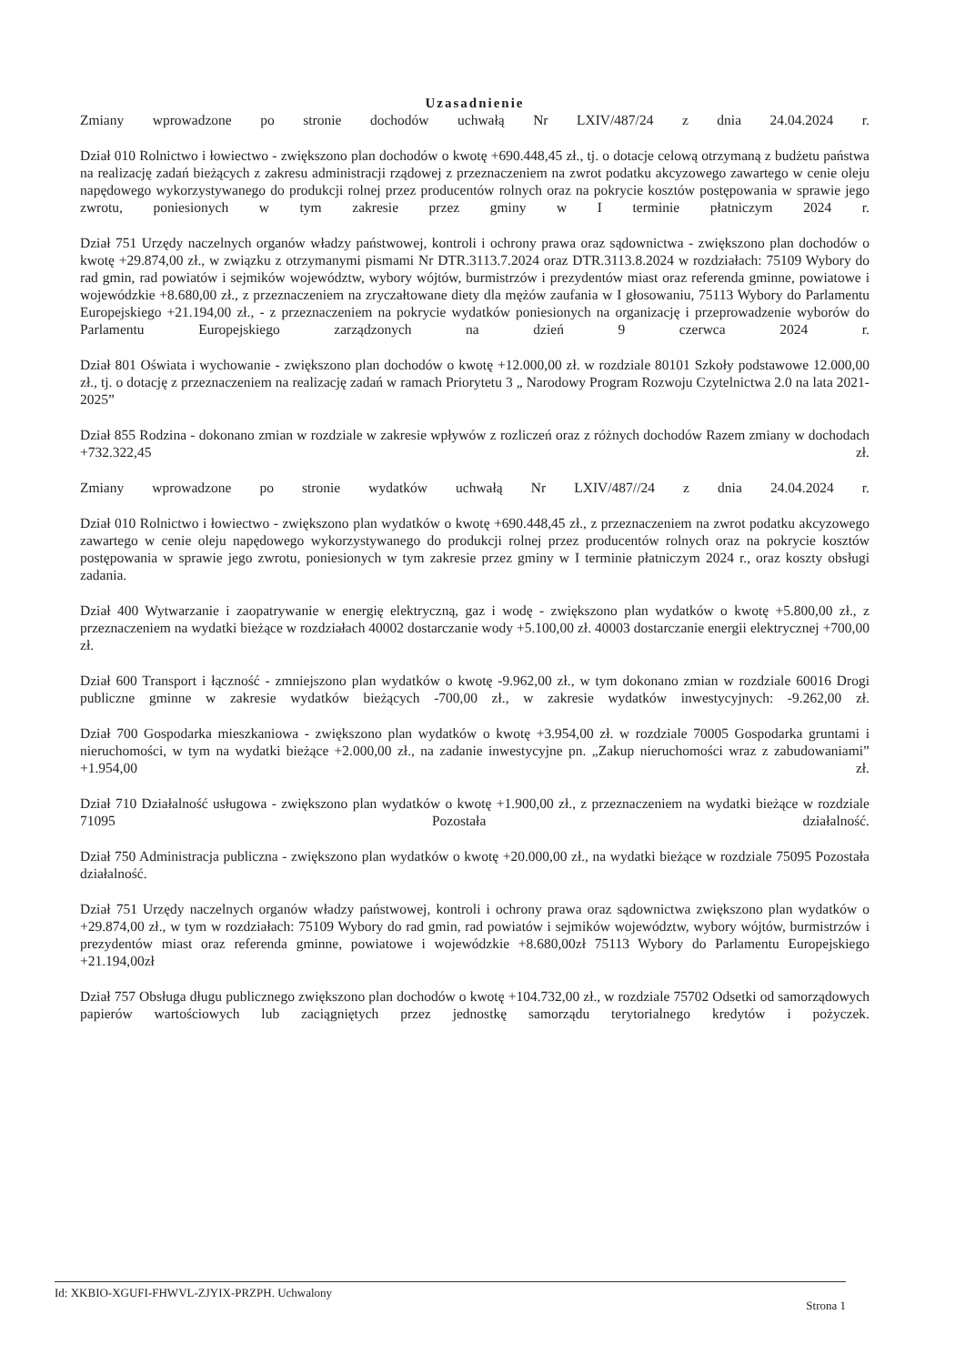Uzasadnienie
Zmiany wprowadzone po stronie dochodów uchwałą Nr LXIV/487/24 z dnia 24.04.2024 r.
Dział 010 Rolnictwo i łowiectwo - zwiększono plan dochodów o kwotę +690.448,45 zł., tj. o dotacje celową otrzymaną z budżetu państwa na realizację zadań bieżących z zakresu administracji rządowej z przeznaczeniem na zwrot podatku akcyzowego zawartego w cenie oleju napędowego wykorzystywanego do produkcji rolnej przez producentów rolnych oraz na pokrycie kosztów postępowania w sprawie jego zwrotu, poniesionych w tym zakresie przez gminy w I terminie płatniczym 2024 r.
Dział 751 Urzędy naczelnych organów władzy państwowej, kontroli i ochrony prawa oraz sądownictwa - zwiększono plan dochodów o kwotę +29.874,00 zł., w związku z otrzymanymi pismami Nr DTR.3113.7.2024 oraz DTR.3113.8.2024 w rozdziałach: 75109 Wybory do rad gmin, rad powiatów i sejmików województw, wybory wójtów, burmistrzów i prezydentów miast oraz referenda gminne, powiatowe i wojewódzkie +8.680,00 zł., z przeznaczeniem na zryczałtowane diety dla mężów zaufania w I głosowaniu, 75113 Wybory do Parlamentu Europejskiego +21.194,00 zł., - z przeznaczeniem na pokrycie wydatków poniesionych na organizację i przeprowadzenie wyborów do Parlamentu Europejskiego zarządzonych na dzień 9 czerwca 2024 r.
Dział 801 Oświata i wychowanie - zwiększono plan dochodów o kwotę +12.000,00 zł. w rozdziale 80101 Szkoły podstawowe 12.000,00 zł., tj. o dotację z przeznaczeniem na realizację zadań w ramach Priorytetu 3 „ Narodowy Program Rozwoju Czytelnictwa 2.0 na lata 2021-2025”
Dział 855 Rodzina - dokonano zmian w rozdziale w zakresie wpływów z rozliczeń oraz z różnych dochodów Razem zmiany w dochodach +732.322,45 zł.
Zmiany wprowadzone po stronie wydatków uchwałą Nr LXIV/487//24 z dnia 24.04.2024 r.
Dział 010 Rolnictwo i łowiectwo - zwiększono plan wydatków o kwotę +690.448,45 zł., z przeznaczeniem na zwrot podatku akcyzowego zawartego w cenie oleju napędowego wykorzystywanego do produkcji rolnej przez producentów rolnych oraz na pokrycie kosztów postępowania w sprawie jego zwrotu, poniesionych w tym zakresie przez gminy w I terminie płatniczym 2024 r., oraz koszty obsługi zadania.
Dział 400 Wytwarzanie i zaopatrywanie w energię elektryczną, gaz i wodę - zwiększono plan wydatków o kwotę +5.800,00 zł., z przeznaczeniem na wydatki bieżące w rozdziałach 40002 dostarczanie wody +5.100,00 zł. 40003 dostarczanie energii elektrycznej +700,00 zł.
Dział 600 Transport i łączność - zmniejszono plan wydatków o kwotę -9.962,00 zł., w tym dokonano zmian w rozdziale 60016 Drogi publiczne gminne w zakresie wydatków bieżących -700,00 zł., w zakresie wydatków inwestycyjnych: -9.262,00 zł.
Dział 700 Gospodarka mieszkaniowa - zwiększono plan wydatków o kwotę +3.954,00 zł. w rozdziale 70005 Gospodarka gruntami i nieruchomości, w tym na wydatki bieżące +2.000,00 zł., na zadanie inwestycyjne pn. „Zakup nieruchomości wraz z zabudowaniami” +1.954,00 zł.
Dział 710 Działalność usługowa - zwiększono plan wydatków o kwotę +1.900,00 zł., z przeznaczeniem na wydatki bieżące w rozdziale 71095 Pozostała działalność.
Dział 750 Administracja publiczna - zwiększono plan wydatków o kwotę +20.000,00 zł., na wydatki bieżące w rozdziale 75095 Pozostała działalność.
Dział 751 Urzędy naczelnych organów władzy państwowej, kontroli i ochrony prawa oraz sądownictwa zwiększono plan wydatków o +29.874,00 zł., w tym w rozdziałach: 75109 Wybory do rad gmin, rad powiatów i sejmików województw, wybory wójtów, burmistrzów i prezydentów miast oraz referenda gminne, powiatowe i wojewódzkie +8.680,00zł 75113 Wybory do Parlamentu Europejskiego +21.194,00zł
Dział 757 Obsługa długu publicznego zwiększono plan dochodów o kwotę +104.732,00 zł., w rozdziale 75702 Odsetki od samorządowych papierów wartościowych lub zaciągniętych przez jednostkę samorządu terytorialnego kredytów i pożyczek.
Id: XKBIO-XGUFI-FHWVL-ZJYIX-PRZPH. Uchwalony Strona 1